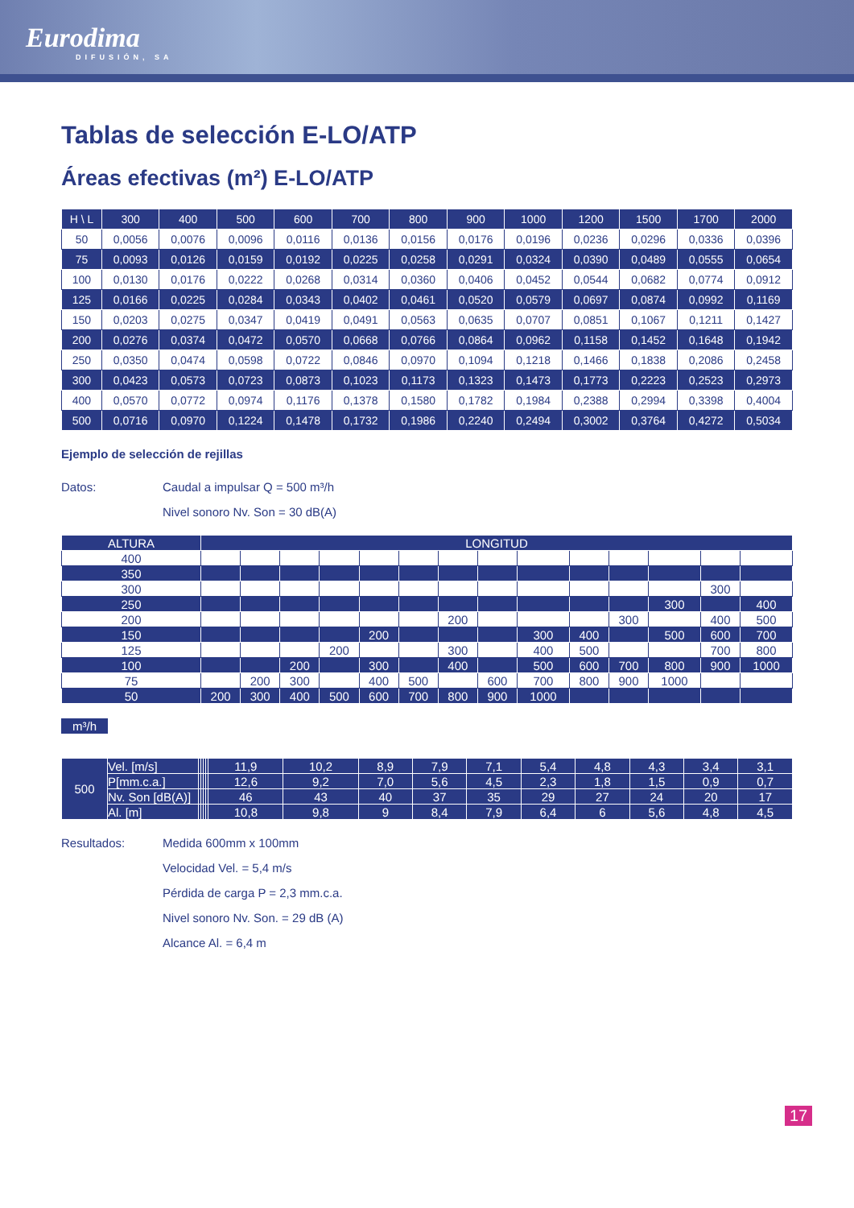Eurodima
DIFUSIÓN, SA
Tablas de selección E-LO/ATP
Áreas efectivas (m²) E-LO/ATP
| H \ L | 300 | 400 | 500 | 600 | 700 | 800 | 900 | 1000 | 1200 | 1500 | 1700 | 2000 |
| --- | --- | --- | --- | --- | --- | --- | --- | --- | --- | --- | --- | --- |
| 50 | 0,0056 | 0,0076 | 0,0096 | 0,0116 | 0,0136 | 0,0156 | 0,0176 | 0,0196 | 0,0236 | 0,0296 | 0,0336 | 0,0396 |
| 75 | 0,0093 | 0,0126 | 0,0159 | 0,0192 | 0,0225 | 0,0258 | 0,0291 | 0,0324 | 0,0390 | 0,0489 | 0,0555 | 0,0654 |
| 100 | 0,0130 | 0,0176 | 0,0222 | 0,0268 | 0,0314 | 0,0360 | 0,0406 | 0,0452 | 0,0544 | 0,0682 | 0,0774 | 0,0912 |
| 125 | 0,0166 | 0,0225 | 0,0284 | 0,0343 | 0,0402 | 0,0461 | 0,0520 | 0,0579 | 0,0697 | 0,0874 | 0,0992 | 0,1169 |
| 150 | 0,0203 | 0,0275 | 0,0347 | 0,0419 | 0,0491 | 0,0563 | 0,0635 | 0,0707 | 0,0851 | 0,1067 | 0,1211 | 0,1427 |
| 200 | 0,0276 | 0,0374 | 0,0472 | 0,0570 | 0,0668 | 0,0766 | 0,0864 | 0,0962 | 0,1158 | 0,1452 | 0,1648 | 0,1942 |
| 250 | 0,0350 | 0,0474 | 0,0598 | 0,0722 | 0,0846 | 0,0970 | 0,1094 | 0,1218 | 0,1466 | 0,1838 | 0,2086 | 0,2458 |
| 300 | 0,0423 | 0,0573 | 0,0723 | 0,0873 | 0,1023 | 0,1173 | 0,1323 | 0,1473 | 0,1773 | 0,2223 | 0,2523 | 0,2973 |
| 400 | 0,0570 | 0,0772 | 0,0974 | 0,1176 | 0,1378 | 0,1580 | 0,1782 | 0,1984 | 0,2388 | 0,2994 | 0,3398 | 0,4004 |
| 500 | 0,0716 | 0,0970 | 0,1224 | 0,1478 | 0,1732 | 0,1986 | 0,2240 | 0,2494 | 0,3002 | 0,3764 | 0,4272 | 0,5034 |
Ejemplo de selección de rejillas
Datos: Caudal a impulsar Q = 500 m³/h
Nivel sonoro Nv. Son = 30 dB(A)
| ALTURA | LONGITUD | | | | | | | | | | | | | |
| --- | --- | --- | --- | --- | --- | --- | --- | --- | --- | --- | --- | --- | --- | --- |
| 400 | | | | | | | | | | | | | | |
| 350 | | | | | | | | | | | | | | |
| 300 | | | | | | | | | | | | | 300 | |
| 250 | | | | | | | | | | | | 300 | | 400 |
| 200 | | | | | | | 200 | | | | 300 | | 400 | 500 |
| 150 | | | | | 200 | | | | 300 | 400 | | 500 | 600 | 700 |
| 125 | | | | 200 | | | 300 | | 400 | 500 | | | 700 | 800 |
| 100 | | | 200 | | 300 | | 400 | | 500 | 600 | 700 | 800 | 900 | 1000 |
| 75 | | 200 | 300 | | 400 | 500 | | 600 | 700 | 800 | 900 | 1000 | | |
| 50 | 200 | 300 | 400 | 500 | 600 | 700 | 800 | 900 | 1000 | | | | | |
m³/h
| 500 | Vel. [m/s] | | | | | 11,9 | 10,2 | 8,9 | 7,9 | 7,1 | 5,4 | 4,8 | 4,3 | 3,4 | 3,1 |
| | P[mm.c.a.] | | | | | 12,6 | 9,2 | 7,0 | 5,6 | 4,5 | 2,3 | 1,8 | 1,5 | 0,9 | 0,7 |
| | Nv. Son [dB(A)] | | | | | 46 | 43 | 40 | 37 | 35 | 29 | 27 | 24 | 20 | 17 |
| | Al. [m] | | | | | 10,8 | 9,8 | 9 | 8,4 | 7,9 | 6,4 | 6 | 5,6 | 4,8 | 4,5 |
Resultados: Medida 600mm x 100mm
Velocidad Vel. = 5,4 m/s
Pérdida de carga P = 2,3 mm.c.a.
Nivel sonoro Nv. Son. = 29 dB (A)
Alcance Al. = 6,4 m
17